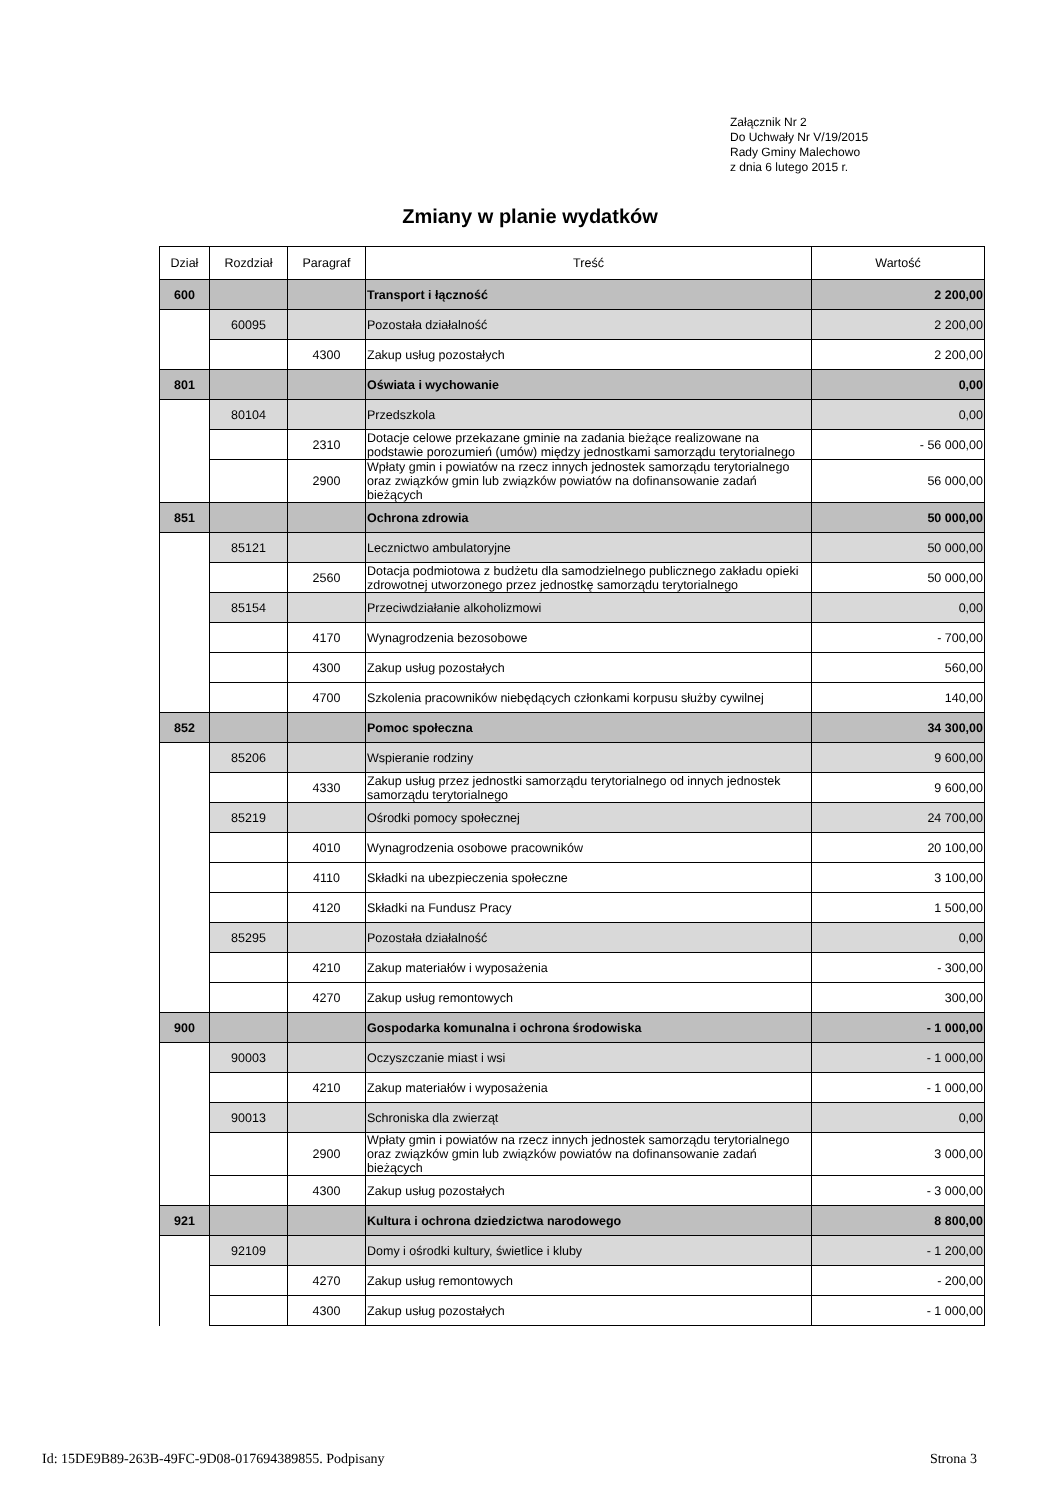Załącznik Nr 2
Do Uchwały Nr V/19/2015
Rady Gminy Malechowo
z dnia 6 lutego 2015 r.
Zmiany w planie wydatków
| Dział | Rozdział | Paragraf | Treść | Wartość |
| --- | --- | --- | --- | --- |
| 600 | | | Transport i łączność | 2 200,00 |
| | 60095 | | Pozostała działalność | 2 200,00 |
| | | 4300 | Zakup usług pozostałych | 2 200,00 |
| 801 | | | Oświata i wychowanie | 0,00 |
| | 80104 | | Przedszkola | 0,00 |
| | | 2310 | Dotacje celowe przekazane gminie na zadania bieżące realizowane na podstawie porozumień (umów) między jednostkami samorządu terytorialnego | - 56 000,00 |
| | | 2900 | Wpłaty gmin i powiatów na rzecz innych jednostek samorządu terytorialnego oraz związków gmin lub związków powiatów na dofinansowanie zadań bieżących | 56 000,00 |
| 851 | | | Ochrona zdrowia | 50 000,00 |
| | 85121 | | Lecznictwo ambulatoryjne | 50 000,00 |
| | | 2560 | Dotacja podmiotowa z budżetu dla samodzielnego publicznego zakładu opieki zdrowotnej utworzonego przez jednostkę samorządu terytorialnego | 50 000,00 |
| | 85154 | | Przeciwdziałanie alkoholizmowi | 0,00 |
| | | 4170 | Wynagrodzenia bezosobowe | - 700,00 |
| | | 4300 | Zakup usług pozostałych | 560,00 |
| | | 4700 | Szkolenia pracowników niebędących członkami korpusu służby cywilnej | 140,00 |
| 852 | | | Pomoc społeczna | 34 300,00 |
| | 85206 | | Wspieranie rodziny | 9 600,00 |
| | | 4330 | Zakup usług przez jednostki samorządu terytorialnego od innych jednostek samorządu terytorialnego | 9 600,00 |
| | 85219 | | Ośrodki pomocy społecznej | 24 700,00 |
| | | 4010 | Wynagrodzenia osobowe pracowników | 20 100,00 |
| | | 4110 | Składki na ubezpieczenia społeczne | 3 100,00 |
| | | 4120 | Składki na Fundusz Pracy | 1 500,00 |
| | 85295 | | Pozostała działalność | 0,00 |
| | | 4210 | Zakup materiałów i wyposażenia | - 300,00 |
| | | 4270 | Zakup usług remontowych | 300,00 |
| 900 | | | Gospodarka komunalna i ochrona środowiska | - 1 000,00 |
| | 90003 | | Oczyszczanie miast i wsi | - 1 000,00 |
| | | 4210 | Zakup materiałów i wyposażenia | - 1 000,00 |
| | 90013 | | Schroniska dla zwierząt | 0,00 |
| | | 2900 | Wpłaty gmin i powiatów na rzecz innych jednostek samorządu terytorialnego oraz związków gmin lub związków powiatów na dofinansowanie zadań bieżących | 3 000,00 |
| | | 4300 | Zakup usług pozostałych | - 3 000,00 |
| 921 | | | Kultura i ochrona dziedzictwa narodowego | 8 800,00 |
| | 92109 | | Domy i ośrodki kultury, świetlice i kluby | - 1 200,00 |
| | | 4270 | Zakup usług remontowych | - 200,00 |
| | | 4300 | Zakup usług pozostałych | - 1 000,00 |
Id: 15DE9B89-263B-49FC-9D08-017694389855. Podpisany Strona 3